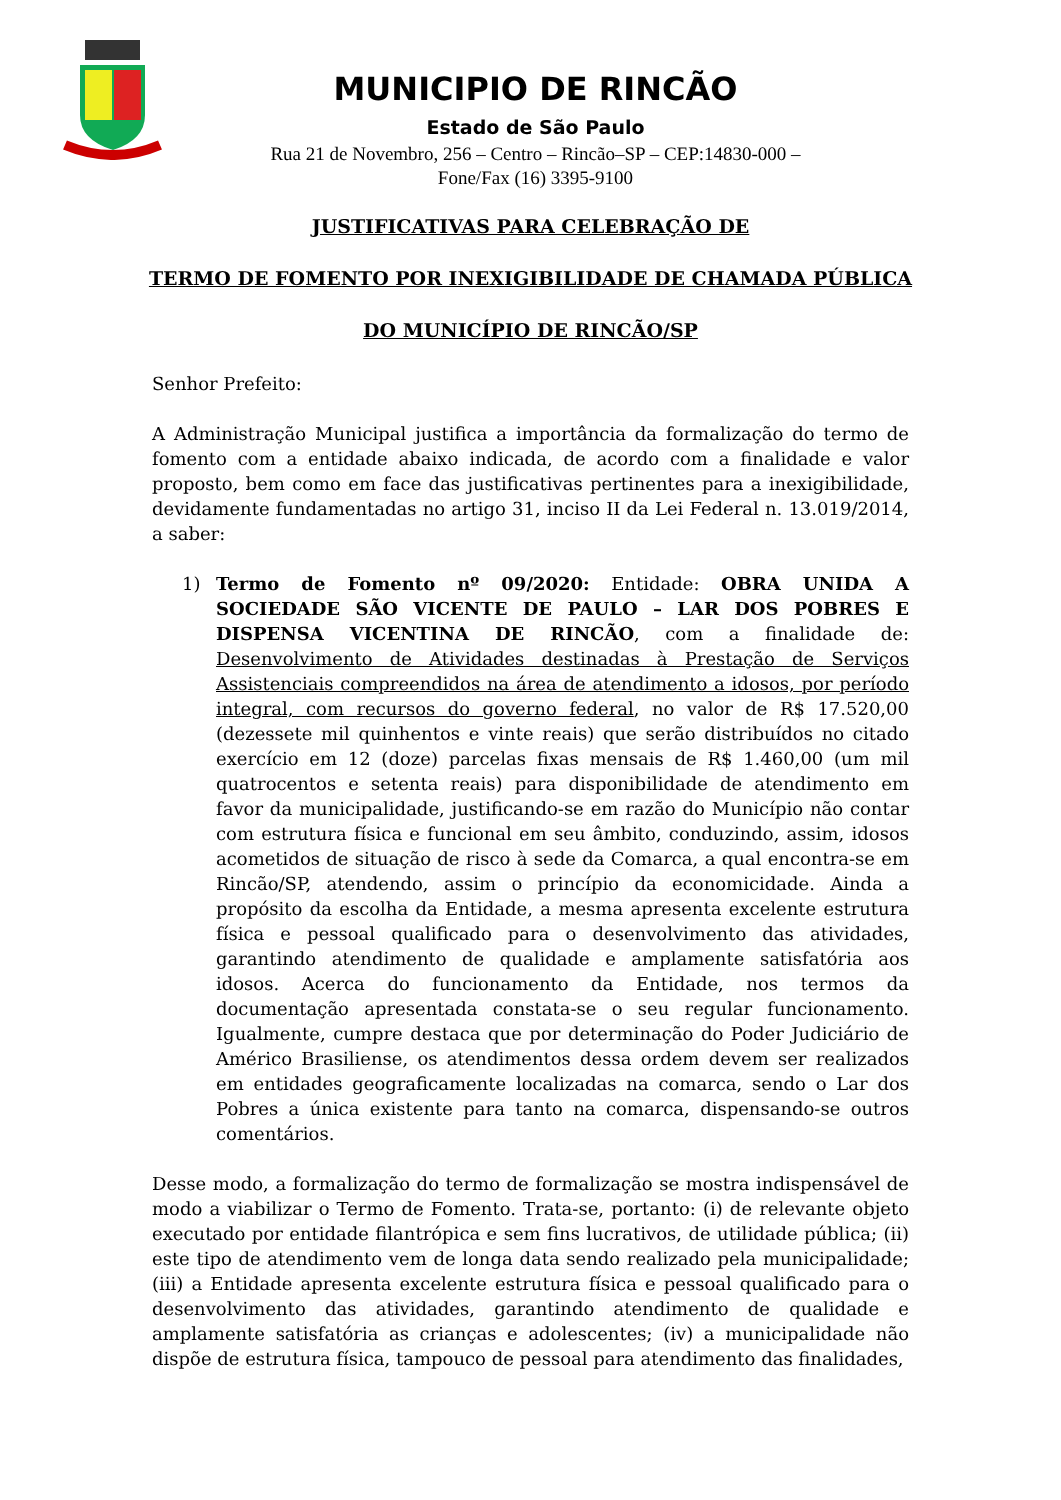MUNICIPIO DE RINCÃO
Estado de São Paulo
Rua 21 de Novembro, 256 – Centro – Rincão–SP – CEP:14830-000 –
Fone/Fax (16) 3395-9100
JUSTIFICATIVAS PARA CELEBRAÇÃO DE
TERMO DE FOMENTO POR INEXIGIBILIDADE DE CHAMADA PÚBLICA
DO MUNICÍPIO DE RINCÃO/SP
Senhor Prefeito:
A Administração Municipal justifica a importância da formalização do termo de fomento com a entidade abaixo indicada, de acordo com a finalidade e valor proposto, bem como em face das justificativas pertinentes para a inexigibilidade, devidamente fundamentadas no artigo 31, inciso II da Lei Federal n. 13.019/2014, a saber:
1) Termo de Fomento nº 09/2020: Entidade: OBRA UNIDA A SOCIEDADE SÃO VICENTE DE PAULO – LAR DOS POBRES E DISPENSA VICENTINA DE RINCÃO, com a finalidade de: Desenvolvimento de Atividades destinadas à Prestação de Serviços Assistenciais compreendidos na área de atendimento a idosos, por período integral, com recursos do governo federal, no valor de R$ 17.520,00 (dezessete mil quinhentos e vinte reais) que serão distribuídos no citado exercício em 12 (doze) parcelas fixas mensais de R$ 1.460,00 (um mil quatrocentos e setenta reais) para disponibilidade de atendimento em favor da municipalidade, justificando-se em razão do Município não contar com estrutura física e funcional em seu âmbito, conduzindo, assim, idosos acometidos de situação de risco à sede da Comarca, a qual encontra-se em Rincão/SP, atendendo, assim o princípio da economicidade. Ainda a propósito da escolha da Entidade, a mesma apresenta excelente estrutura física e pessoal qualificado para o desenvolvimento das atividades, garantindo atendimento de qualidade e amplamente satisfatória aos idosos. Acerca do funcionamento da Entidade, nos termos da documentação apresentada constata-se o seu regular funcionamento. Igualmente, cumpre destaca que por determinação do Poder Judiciário de Américo Brasiliense, os atendimentos dessa ordem devem ser realizados em entidades geograficamente localizadas na comarca, sendo o Lar dos Pobres a única existente para tanto na comarca, dispensando-se outros comentários.
Desse modo, a formalização do termo de formalização se mostra indispensável de modo a viabilizar o Termo de Fomento. Trata-se, portanto: (i) de relevante objeto executado por entidade filantrópica e sem fins lucrativos, de utilidade pública; (ii) este tipo de atendimento vem de longa data sendo realizado pela municipalidade; (iii) a Entidade apresenta excelente estrutura física e pessoal qualificado para o desenvolvimento das atividades, garantindo atendimento de qualidade e amplamente satisfatória as crianças e adolescentes; (iv) a municipalidade não dispõe de estrutura física, tampouco de pessoal para atendimento das finalidades,